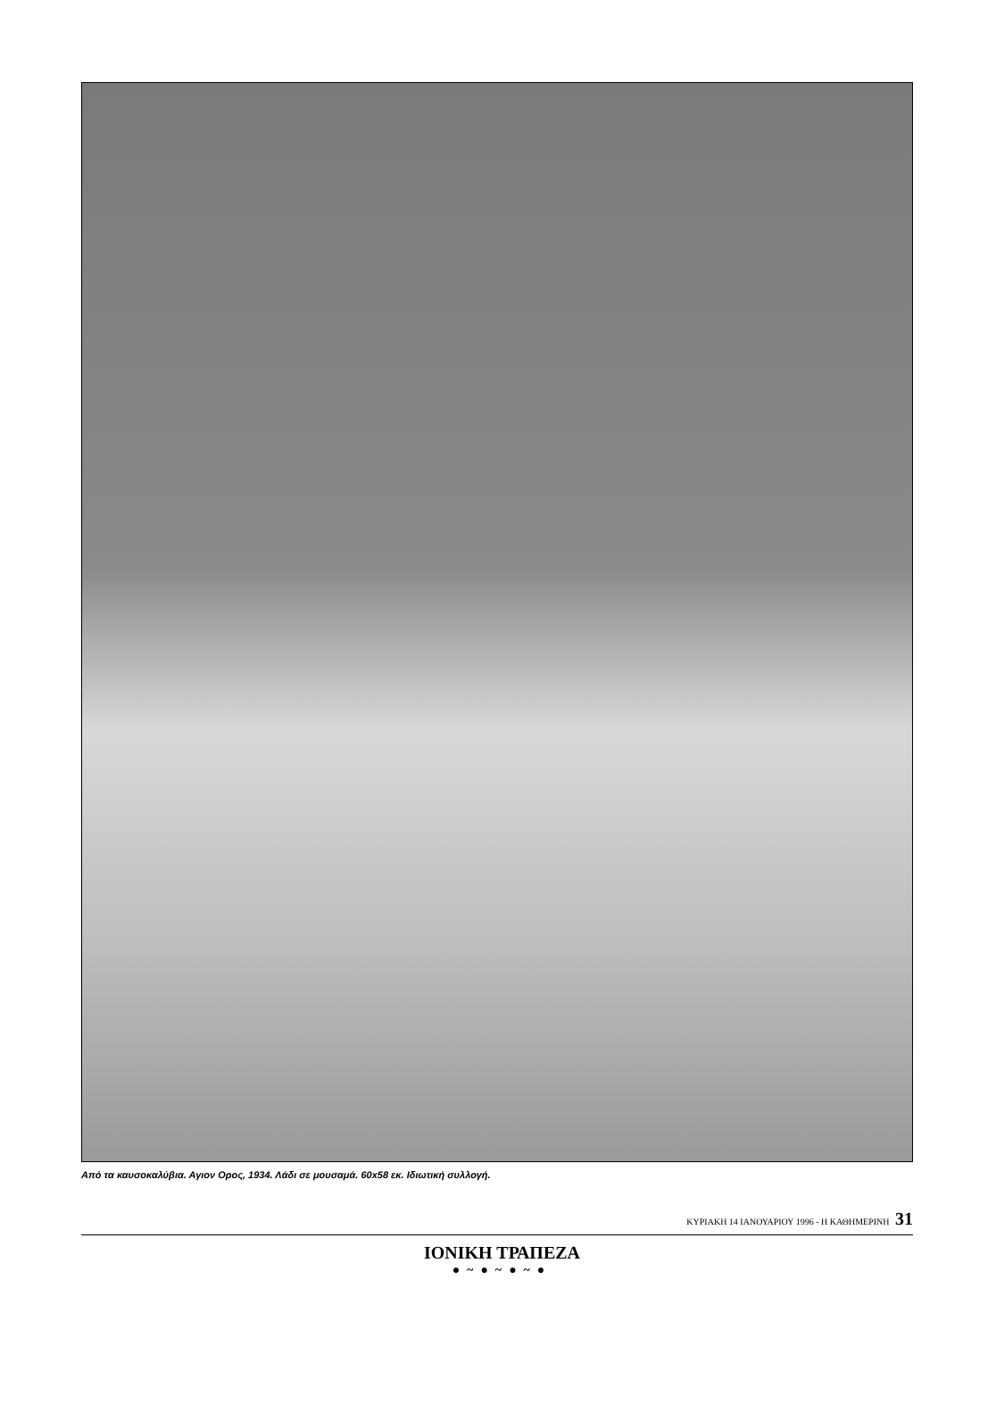Από τα καυσοκαλύβια. Αγιον Ορος, 1934. Λάδι σε μουσαμά. 60x58 εκ. Ιδιωτική συλλογή.
ΚΥΡΙΑΚΗ 14 ΙΑΝΟΥΑΡΙΟΥ 1996 - Η ΚΑΘΗΜΕΡΙΝΗ 31
ΙΟΝΙΚΗ ΤΡΑΠΕΖΑ
●~●~●~●